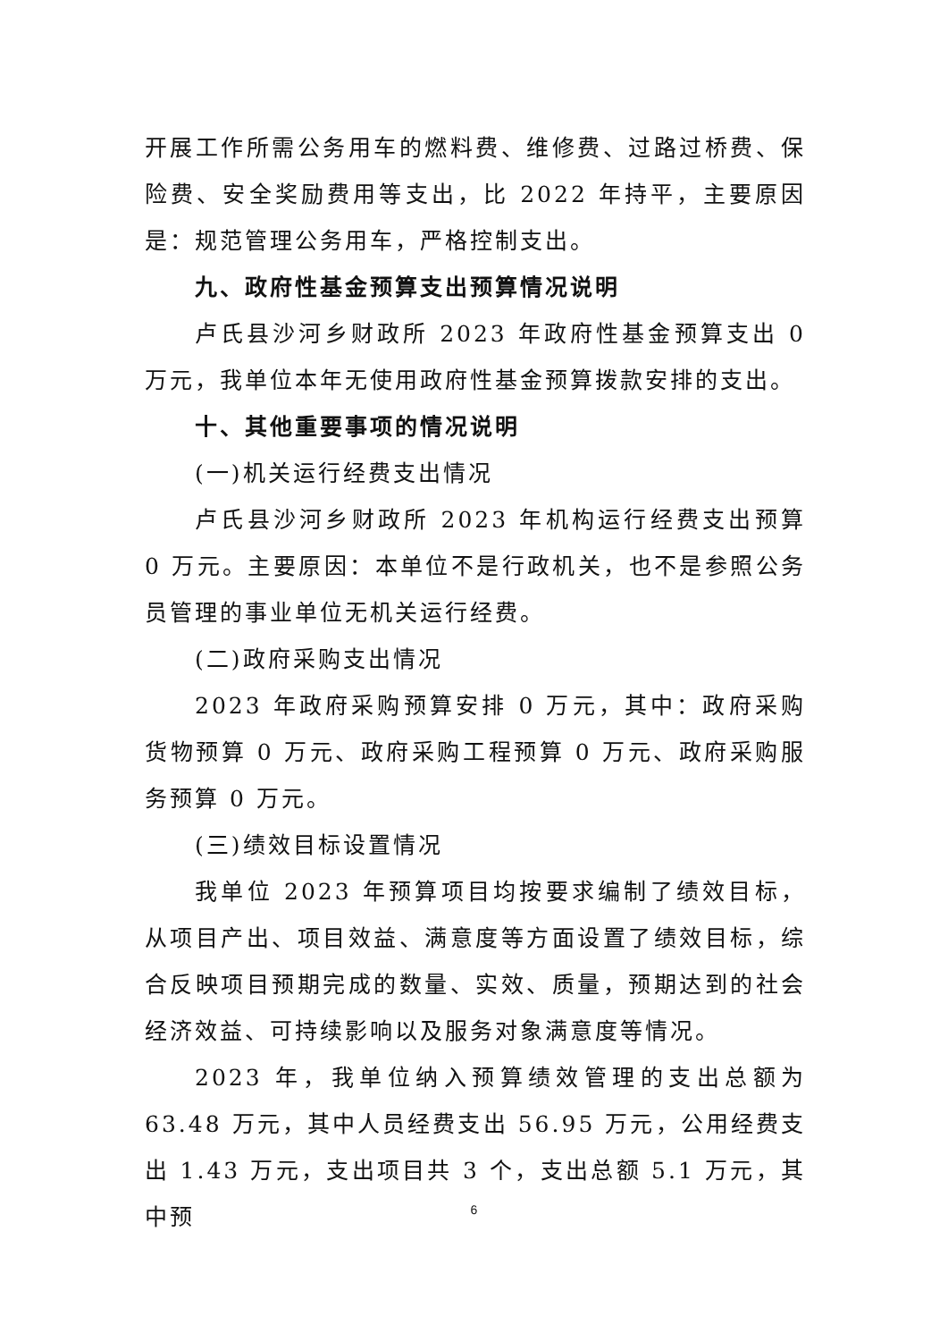开展工作所需公务用车的燃料费、维修费、过路过桥费、保险费、安全奖励费用等支出，比 2022 年持平，主要原因是：规范管理公务用车，严格控制支出。
九、政府性基金预算支出预算情况说明
卢氏县沙河乡财政所 2023 年政府性基金预算支出 0 万元，我单位本年无使用政府性基金预算拨款安排的支出。
十、其他重要事项的情况说明
(一)机关运行经费支出情况
卢氏县沙河乡财政所 2023 年机构运行经费支出预算 0 万元。主要原因：本单位不是行政机关，也不是参照公务员管理的事业单位无机关运行经费。
(二)政府采购支出情况
2023 年政府采购预算安排 0 万元，其中：政府采购货物预算 0 万元、政府采购工程预算 0 万元、政府采购服务预算 0 万元。
(三)绩效目标设置情况
我单位 2023 年预算项目均按要求编制了绩效目标，从项目产出、项目效益、满意度等方面设置了绩效目标，综合反映项目预期完成的数量、实效、质量，预期达到的社会经济效益、可持续影响以及服务对象满意度等情况。
2023 年，我单位纳入预算绩效管理的支出总额为 63.48 万元，其中人员经费支出 56.95 万元，公用经费支出 1.43 万元，支出项目共 3 个，支出总额 5.1 万元，其中预
6